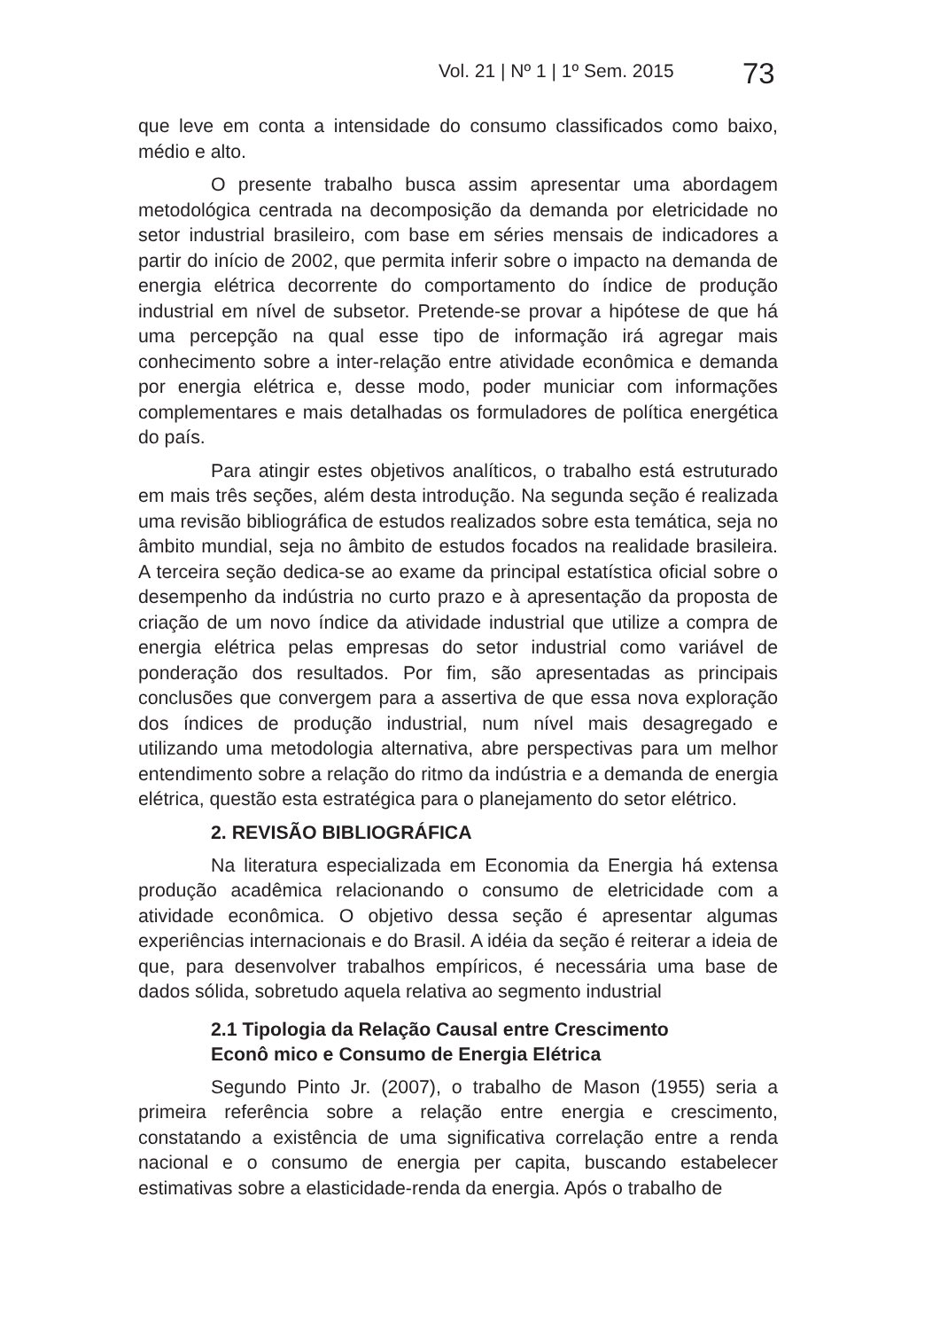Vol. 21 | Nº 1 | 1º Sem. 2015 73
que leve em conta a intensidade do consumo classificados como baixo, médio e alto.
O presente trabalho busca assim apresentar uma abordagem metodológica centrada na decomposição da demanda por eletricidade no setor industrial brasileiro, com base em séries mensais de indicadores a partir do início de 2002, que permita inferir sobre o impacto na demanda de energia elétrica decorrente do comportamento do índice de produção industrial em nível de subsetor. Pretende-se provar a hipótese de que há uma percepção na qual esse tipo de informação irá agregar mais conhecimento sobre a inter-relação entre atividade econômica e demanda por energia elétrica e, desse modo, poder municiar com informações complementares e mais detalhadas os formuladores de política energética do país.
Para atingir estes objetivos analíticos, o trabalho está estruturado em mais três seções, além desta introdução. Na segunda seção é realizada uma revisão bibliográfica de estudos realizados sobre esta temática, seja no âmbito mundial, seja no âmbito de estudos focados na realidade brasileira. A terceira seção dedica-se ao exame da principal estatística oficial sobre o desempenho da indústria no curto prazo e à apresentação da proposta de criação de um novo índice da atividade industrial que utilize a compra de energia elétrica pelas empresas do setor industrial como variável de ponderação dos resultados. Por fim, são apresentadas as principais conclusões que convergem para a assertiva de que essa nova exploração dos índices de produção industrial, num nível mais desagregado e utilizando uma metodologia alternativa, abre perspectivas para um melhor entendimento sobre a relação do ritmo da indústria e a demanda de energia elétrica, questão esta estratégica para o planejamento do setor elétrico.
2. REVISÃO BIBLIOGRÁFICA
Na literatura especializada em Economia da Energia há extensa produção acadêmica relacionando o consumo de eletricidade com a atividade econômica. O objetivo dessa seção é apresentar algumas experiências internacionais e do Brasil. A idéia da seção é reiterar a ideia de que, para desenvolver trabalhos empíricos, é necessária uma base de dados sólida, sobretudo aquela relativa ao segmento industrial
2.1 Tipologia da Relação Causal entre Crescimento
Econô mico e Consumo de Energia Elétrica
Segundo Pinto Jr. (2007), o trabalho de Mason (1955) seria a primeira referência sobre a relação entre energia e crescimento, constatando a existência de uma significativa correlação entre a renda nacional e o consumo de energia per capita, buscando estabelecer estimativas sobre a elasticidade-renda da energia. Após o trabalho de